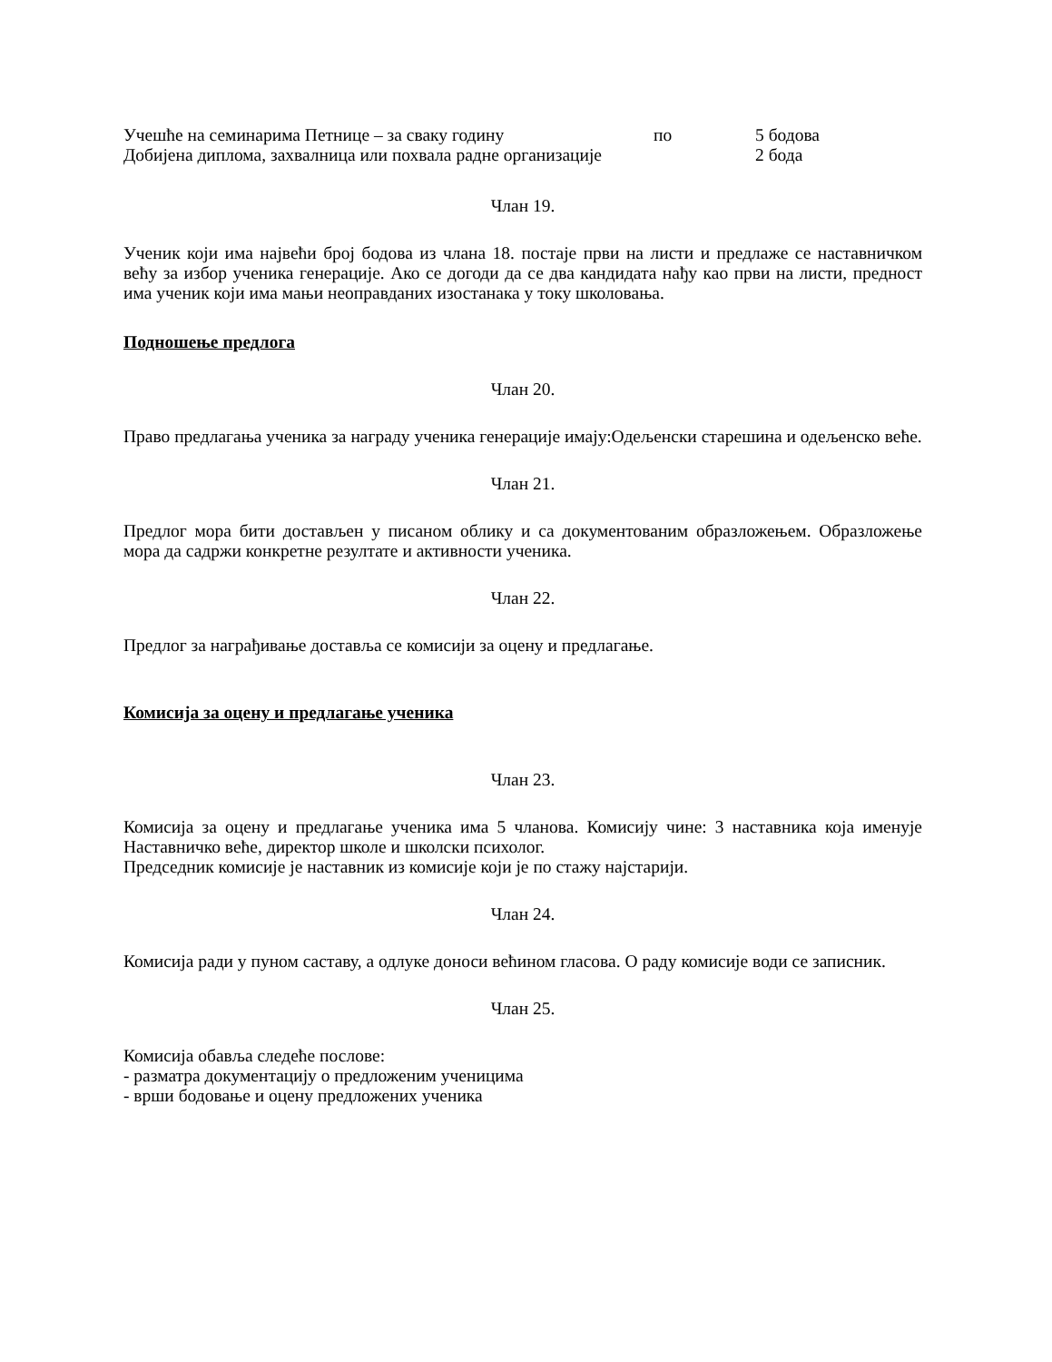Учешће на семинарима Петнице – за сваку годину по 5 бодова
Добијена диплома, захвалница или похвала радне организације 2 бода
Члан 19.
Ученик који има највећи број бодова из члана 18. постаје први на листи и предлаже се наставничком већу за избор ученика генерације. Ако се догоди да се два кандидата нађу као први на листи, предност има ученик који има мањи неоправданих изостанака у току школовања.
Подношење предлога
Члан 20.
Право предлагања ученика за награду ученика генерације имају:Одељенски старешина и одељенско веће.
Члан 21.
Предлог мора бити достављен у писаном облику и са документованим образложењем. Образложење мора да садржи конкретне резултате и активности ученика.
Члан 22.
Предлог за награђивање доставља се комисији за оцену и предлагање.
Комисија за оцену и предлагање ученика
Члан 23.
Комисија за оцену и предлагање ученика има 5 чланова. Комисију чине: 3 наставника која именује Наставничко веће, директор школе и школски психолог.
Председник комисије је наставник из комисије који је по стажу најстарији.
Члан 24.
Комисија ради у пуном саставу, а одлуке доноси већином гласова. О раду комисије води се записник.
Члан 25.
Комисија обавља следеће послове:
- разматра документацију о предложеним ученицима
- врши бодовање и оцену предложених ученика